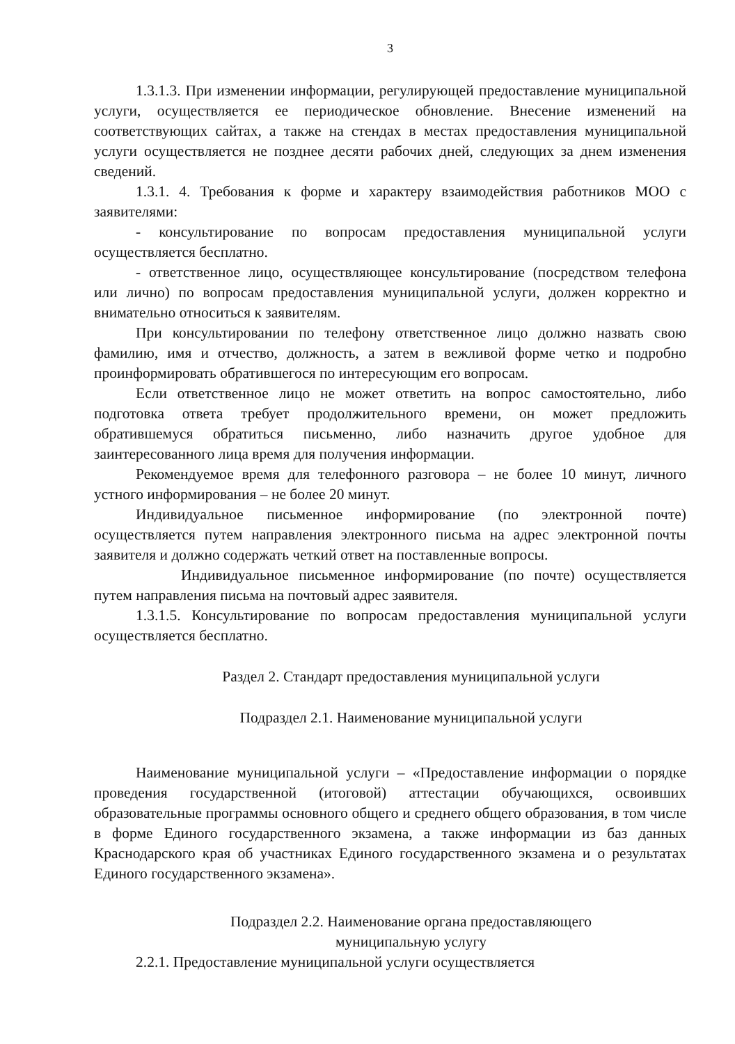3
1.3.1.3. При изменении информации, регулирующей предоставление муниципальной услуги, осуществляется ее периодическое обновление. Внесение изменений на соответствующих сайтах, а также на стендах в местах предоставления муниципальной услуги осуществляется не позднее десяти рабочих дней, следующих за днем изменения сведений.
1.3.1. 4. Требования к форме и характеру взаимодействия работников МОО с заявителями:
- консультирование по вопросам предоставления муниципальной услуги осуществляется бесплатно.
- ответственное лицо, осуществляющее консультирование (посредством телефона или лично) по вопросам предоставления муниципальной услуги, должен корректно и внимательно относиться к заявителям.
При консультировании по телефону ответственное лицо должно назвать свою фамилию, имя и отчество, должность, а затем в вежливой форме четко и подробно проинформировать обратившегося по интересующим его вопросам.
Если ответственное лицо не может ответить на вопрос самостоятельно, либо подготовка ответа требует продолжительного времени, он может предложить обратившемуся обратиться письменно, либо назначить другое удобное для заинтересованного лица время для получения информации.
Рекомендуемое время для телефонного разговора – не более 10 минут, личного устного информирования – не более 20 минут.
Индивидуальное письменное информирование (по электронной почте) осуществляется путем направления электронного письма на адрес электронной почты заявителя и должно содержать четкий ответ на поставленные вопросы.
Индивидуальное письменное информирование (по почте) осуществляется путем направления письма на почтовый адрес заявителя.
1.3.1.5. Консультирование по вопросам предоставления муниципальной услуги осуществляется бесплатно.
Раздел 2. Стандарт предоставления муниципальной услуги
Подраздел 2.1. Наименование муниципальной услуги
Наименование муниципальной услуги – «Предоставление информации о порядке проведения государственной (итоговой) аттестации обучающихся, освоивших образовательные программы основного общего и среднего общего образования, в том числе в форме Единого государственного экзамена, а также информации из баз данных Краснодарского края об участниках Единого государственного экзамена и о результатах Единого государственного экзамена».
Подраздел 2.2. Наименование органа предоставляющего
муниципальную услугу
2.2.1. Предоставление муниципальной услуги осуществляется